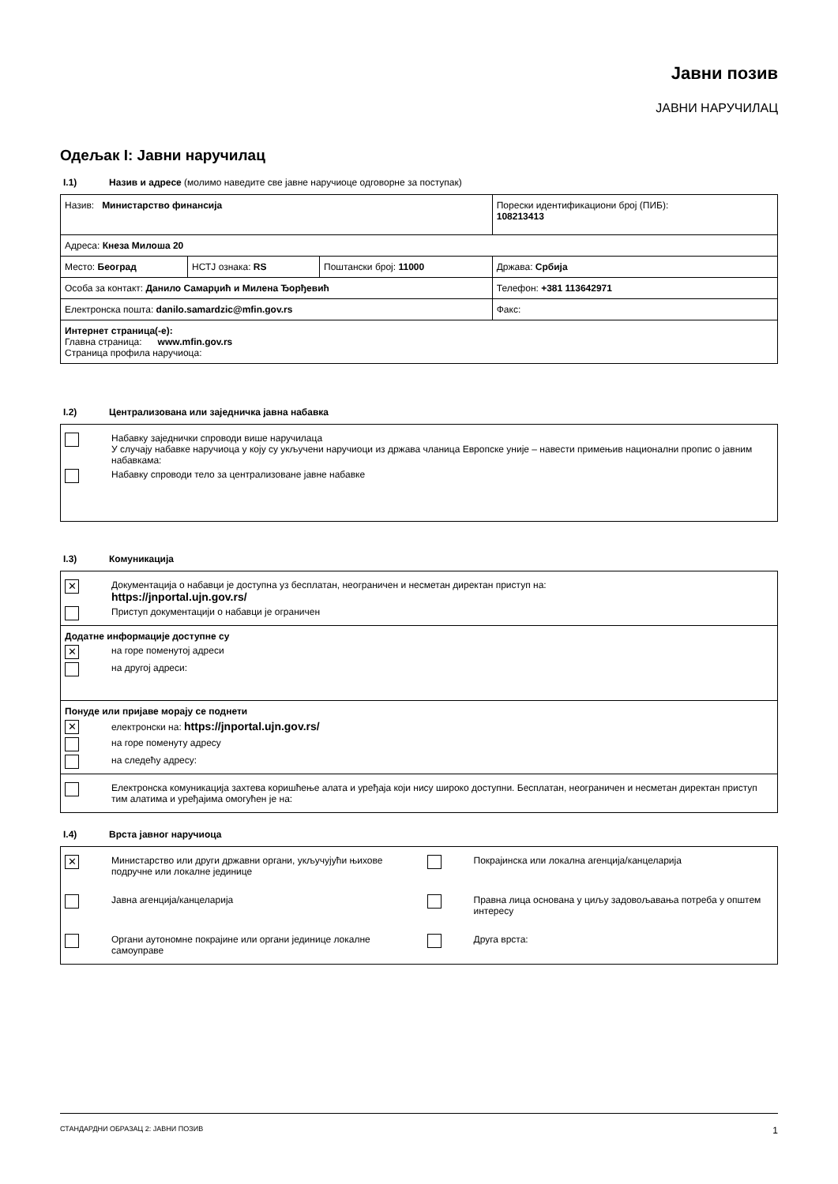Јавни позив
ЈАВНИ НАРУЧИЛАЦ
Одељак I: Јавни наручилац
I.1) Назив и адресе (молимо наведите све јавне наручиоце одговорне за поступак)
| Назив: Министарство финансија | | | Порески идентификациони број (ПИБ): 108213413 |
| Адреса: Кнеза Милоша 20 | | | |
| Место: Београд | НСТЈ ознака: RS | Поштански број: 11000 | Држава: Србија |
| Особа за контакт: Данило Самарџић и Милена Ђорђевић | | | Телефон: +381 113642971 |
| Електронска пошта: danilo.samardzic@mfin.gov.rs | | | Факс: |
| Интернет страница(-е): Главна страница: www.mfin.gov.rs Страница профила наручиоца: | | | |
I.2) Централизована или заједничка јавна набавка
Набавку заједнички спроводи више наручилаца
У случају набавке наручиоца у коју су укључени наручиоци из држава чланица Европске уније – навести примењив национални пропис о јавним набавкама:
Набавку спроводи тело за централизоване јавне набавке
I.3) Комуникација
✕
Документација о набавци је доступна уз бесплатан, неограничен и несметан директан приступ на:
https://jnportal.ujn.gov.rs/
Приступ документацији о набавци је ограничен
Додатне информације доступне су
✕
на горе поменутој адреси
на другој адреси:
Понуде или пријаве морају се поднети
✕
електронски на: https://jnportal.ujn.gov.rs/
на горе поменуту адресу
на следећу адресу:
Електронска комуникација захтева коришћење алата и уређаја који нису широко доступни. Бесплатан, неограничен и несметан директан приступ тим алатима и уређајима омогућен је на:
I.4) Врста јавног наручиоца
✕
Министарство или други државни органи, укључујући њихове подручне или локалне јединице
Покрајинска или локална агенција/канцеларија
Јавна агенција/канцеларија
Правна лица основана у циљу задовољавања потреба у општем интересу
Органи аутономне покрајине или органи јединице локалне самоуправе
Друга врста:
СТАНДАРДНИ ОБРАЗАЦ 2: ЈАВНИ ПОЗИВ 1